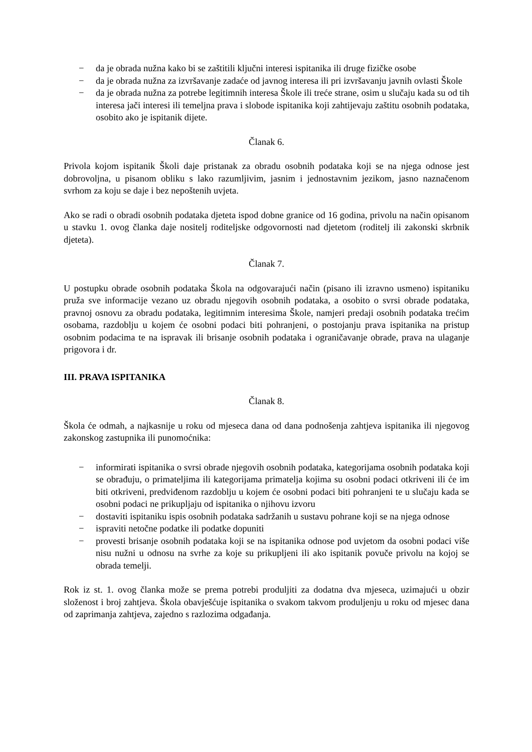− da je obrada nužna kako bi se zaštitili ključni interesi ispitanika ili druge fizičke osobe
− da je obrada nužna za izvršavanje zadaće od javnog interesa ili pri izvršavanju javnih ovlasti Škole
− da je obrada nužna za potrebe legitimnih interesa Škole ili treće strane, osim u slučaju kada su od tih interesa jači interesi ili temeljna prava i slobode ispitanika koji zahtijevaju zaštitu osobnih podataka, osobito ako je ispitanik dijete.
Članak 6.
Privola kojom ispitanik Školi daje pristanak za obradu osobnih podataka koji se na njega odnose jest dobrovoljna, u pisanom obliku s lako razumljivim, jasnim i jednostavnim jezikom, jasno naznačenom svrhom za koju se daje i bez nepoštenih uvjeta.
Ako se radi o obradi osobnih podataka djeteta ispod dobne granice od 16 godina, privolu na način opisanom u stavku 1. ovog članka daje nositelj roditeljske odgovornosti nad djetetom (roditelj ili zakonski skrbnik djeteta).
Članak 7.
U postupku obrade osobnih podataka Škola na odgovarajući način (pisano ili izravno usmeno) ispitaniku pruža sve informacije vezano uz obradu njegovih osobnih podataka, a osobito o svrsi obrade podataka, pravnoj osnovu za obradu podataka, legitimnim interesima Škole, namjeri predaji osobnih podataka trećim osobama, razdoblju u kojem će osobni podaci biti pohranjeni, o postojanju prava ispitanika na pristup osobnim podacima te na ispravak ili brisanje osobnih podataka i ograničavanje obrade, prava na ulaganje prigovora i dr.
III. PRAVA ISPITANIKA
Članak 8.
Škola će odmah, a najkasnije u roku od mjeseca dana od dana podnošenja zahtjeva ispitanika ili njegovog zakonskog zastupnika ili punomoćnika:
− informirati ispitanika o svrsi obrade njegovih osobnih podataka, kategorijama osobnih podataka koji se obrađuju, o primateljima ili kategorijama primatelja kojima su osobni podaci otkriveni ili će im biti otkriveni, predviđenom razdoblju u kojem će osobni podaci biti pohranjeni te u slučaju kada se osobni podaci ne prikupljaju od ispitanika o njihovu izvoru
− dostaviti ispitaniku ispis osobnih podataka sadržanih u sustavu pohrane koji se na njega odnose
− ispraviti netočne podatke ili podatke dopuniti
− provesti brisanje osobnih podataka koji se na ispitanika odnose pod uvjetom da osobni podaci više nisu nužni u odnosu na svrhe za koje su prikupljeni ili ako ispitanik povuče privolu na kojoj se obrada temelji.
Rok iz st. 1. ovog članka može se prema potrebi produljiti za dodatna dva mjeseca, uzimajući u obzir složenost i broj zahtjeva. Škola obavješćuje ispitanika o svakom takvom produljenju u roku od mjesec dana od zaprimanja zahtjeva, zajedno s razlozima odgađanja.